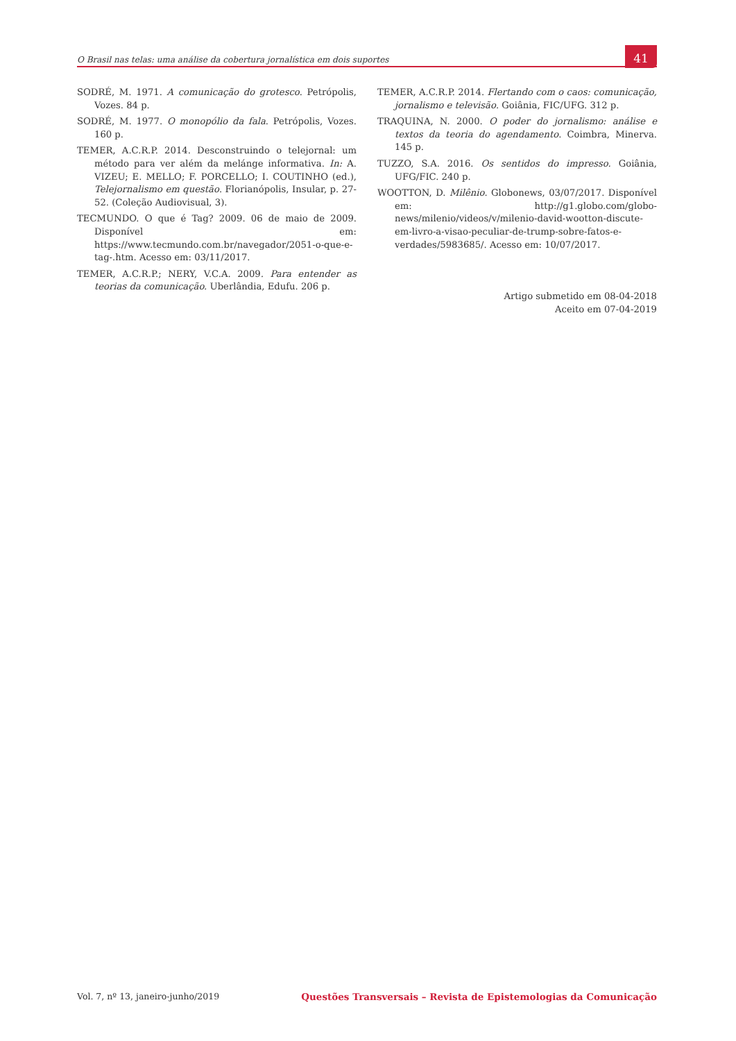O Brasil nas telas: uma análise da cobertura jornalística em dois suportes
41
SODRÉ, M. 1971. A comunicação do grotesco. Petrópolis, Vozes. 84 p.
SODRÉ, M. 1977. O monopólio da fala. Petrópolis, Vozes. 160 p.
TEMER, A.C.R.P. 2014. Desconstruindo o telejornal: um método para ver além da melánge informativa. In: A. VIZEU; E. MELLO; F. PORCELLO; I. COUTINHO (ed.), Telejornalismo em questão. Florianópolis, Insular, p. 27-52. (Coleção Audiovisual, 3).
TECMUNDO. O que é Tag? 2009. 06 de maio de 2009. Disponível em: https://www.tecmundo.com.br/navegador/2051-o-que-e-tag-.htm. Acesso em: 03/11/2017.
TEMER, A.C.R.P.; NERY, V.C.A. 2009. Para entender as teorias da comunicação. Uberlândia, Edufu. 206 p.
TEMER, A.C.R.P. 2014. Flertando com o caos: comunicação, jornalismo e televisão. Goiânia, FIC/UFG. 312 p.
TRAQUINA, N. 2000. O poder do jornalismo: análise e textos da teoria do agendamento. Coimbra, Minerva. 145 p.
TUZZO, S.A. 2016. Os sentidos do impresso. Goiânia, UFG/FIC. 240 p.
WOOTTON, D. Milênio. Globonews, 03/07/2017. Disponível em: http://g1.globo.com/globo-news/milenio/videos/v/milenio-david-wootton-discute-em-livro-a-visao-peculiar-de-trump-sobre-fatos-e-verdades/5983685/. Acesso em: 10/07/2017.
Artigo submetido em 08-04-2018
Aceito em 07-04-2019
Vol. 7, nº 13, janeiro-junho/2019 Questões Transversais – Revista de Epistemologias da Comunicação